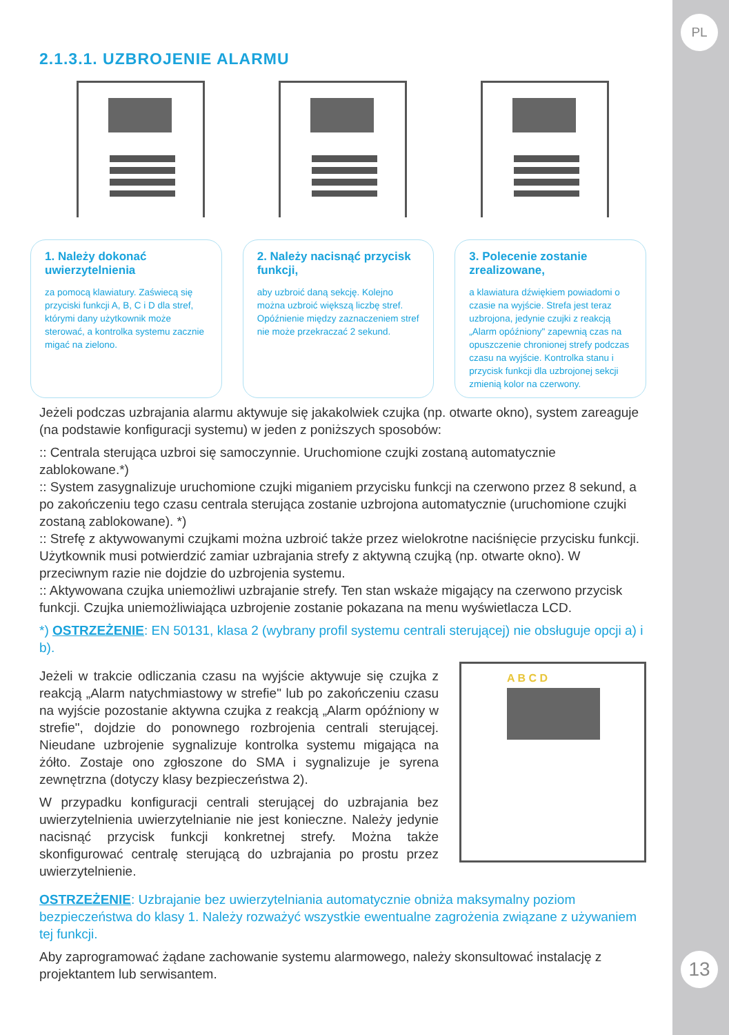PL
13
2.1.3.1. UZBROJENIE ALARMU
1. Należy dokonać uwierzytelnienia
za pomocą klawiatury. Zaświecą się przyciski funkcji A, B, C i D dla stref, którymi dany użytkownik może sterować, a kontrolka systemu zacznie migać na zielono.
2. Należy nacisnąć przycisk funkcji,
aby uzbroić daną sekcję. Kolejno można uzbroić większą liczbę stref. Opóźnienie między zaznaczeniem stref nie może przekraczać 2 sekund.
3. Polecenie zostanie zrealizowane,
a klawiatura dźwiękiem powiadomi o czasie na wyjście. Strefa jest teraz uzbrojona, jedynie czujki z reakcją „Alarm opóźniony" zapewnią czas na opuszczenie chronionej strefy podczas czasu na wyjście. Kontrolka stanu i przycisk funkcji dla uzbrojonej sekcji zmienią kolor na czerwony.
Jeżeli podczas uzbrajania alarmu aktywuje się jakakolwiek czujka (np. otwarte okno), system zareaguje (na podstawie konfiguracji systemu) w jeden z poniższych sposobów:
:: Centrala sterująca uzbroi się samoczynnie. Uruchomione czujki zostaną automatycznie zablokowane.*)
:: System zasygnalizuje uruchomione czujki miganiem przycisku funkcji na czerwono przez 8 sekund, a po zakończeniu tego czasu centrala sterująca zostanie uzbrojona automatycznie (uruchomione czujki zostaną zablokowane). *)
:: Strefę z aktywowanymi czujkami można uzbroić także przez wielokrotne naciśnięcie przycisku funkcji. Użytkownik musi potwierdzić zamiar uzbrajania strefy z aktywną czujką (np. otwarte okno). W przeciwnym razie nie dojdzie do uzbrojenia systemu.
:: Aktywowana czujka uniemożliwi uzbrajanie strefy. Ten stan wskaże migający na czerwono przycisk funkcji. Czujka uniemożliwiająca uzbrojenie zostanie pokazana na menu wyświetlacza LCD.
*) OSTRZEŻENIE: EN 50131, klasa 2 (wybrany profil systemu centrali sterującej) nie obsługuje opcji a) i b).
Jeżeli w trakcie odliczania czasu na wyjście aktywuje się czujka z reakcją „Alarm natychmiastowy w strefie" lub po zakończeniu czasu na wyjście pozostanie aktywna czujka z reakcją „Alarm opóźniony w strefie", dojdzie do ponownego rozbrojenia centrali sterującej. Nieudane uzbrojenie sygnalizuje kontrolka systemu migająca na żółto. Zostaje ono zgłoszone do SMA i sygnalizuje je syrena zewnętrzna (dotyczy klasy bezpieczeństwa 2).
W przypadku konfiguracji centrali sterującej do uzbrajania bez uwierzytelnienia uwierzytelnianie nie jest konieczne. Należy jedynie nacisnąć przycisk funkcji konkretnej strefy. Można także skonfigurować centralę sterującą do uzbrajania po prostu przez uwierzytelnienie.
A B C D
OSTRZEŻENIE: Uzbrajanie bez uwierzytelniania automatycznie obniża maksymalny poziom bezpieczeństwa do klasy 1. Należy rozważyć wszystkie ewentualne zagrożenia związane z używaniem tej funkcji.
Aby zaprogramować żądane zachowanie systemu alarmowego, należy skonsultować instalację z projektantem lub serwisantem.